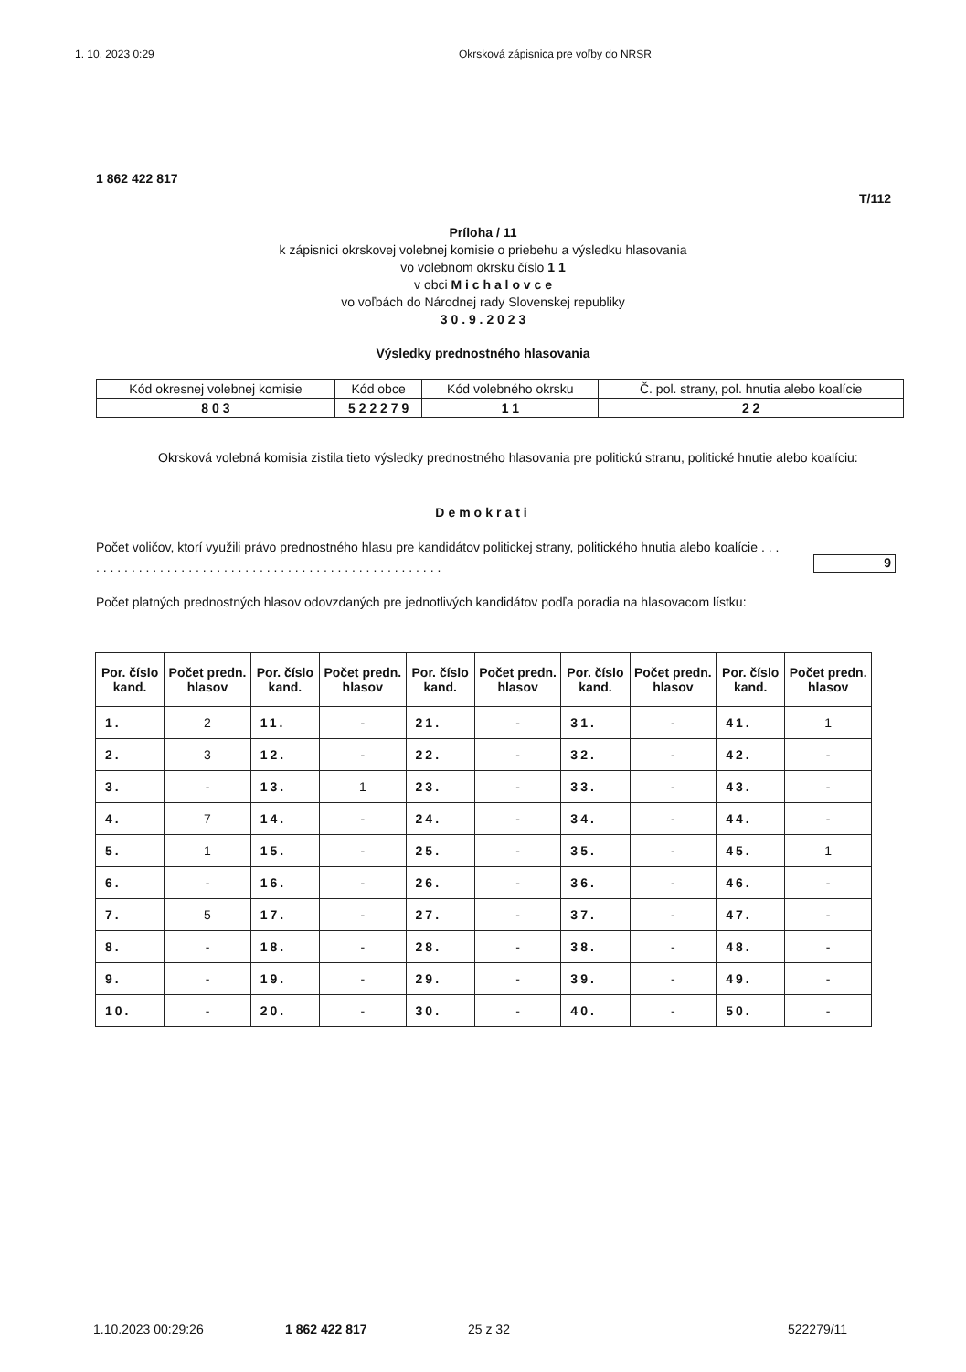1. 10. 2023 0:29 Okrsková zápisnica pre voľby do NRSR
1 862 422 817
T/112
Príloha / 11
k zápisnici okrskovej volebnej komisie o priebehu a výsledku hlasovania
vo volebnom okrsku číslo 1 1
v obci M i c h a l o v c e
vo voľbách do Národnej rady Slovenskej republiky
3 0 . 9 . 2 0 2 3
Výsledky prednostného hlasovania
| Kód okresnej volebnej komisie | Kód obce | Kód volebného okrsku | Č. pol. strany, pol. hnutia alebo koalície |
| 8 0 3 | 5 2 2 2 7 9 | 1 1 | 2 2 |
Okrsková volebná komisia zistila tieto výsledky prednostného hlasovania pre politickú stranu, politické hnutie alebo koalíciu:
Demokrati
Počet voličov, ktorí využili právo prednostného hlasu pre kandidátov politickej strany, politického hnutia alebo koalície . . . . . . . . . . . . . . . . . . . . . . . . . . . . . . . . . . . . . . . . . . . . . . . . . . . .
9
Počet platných prednostných hlasov odovzdaných pre jednotlivých kandidátov podľa poradia na hlasovacom lístku:
| Por. číslo kand. | Počet predn. hlasov | Por. číslo kand. | Počet predn. hlasov | Por. číslo kand. | Počet predn. hlasov | Por. číslo kand. | Počet predn. hlasov | Por. číslo kand. | Počet predn. hlasov |
| --- | --- | --- | --- | --- | --- | --- | --- | --- | --- |
| 1. | 2 | 11. | - | 21. | - | 31. | - | 41. | 1 |
| 2. | 3 | 12. | - | 22. | - | 32. | - | 42. | - |
| 3. | - | 13. | 1 | 23. | - | 33. | - | 43. | - |
| 4. | 7 | 14. | - | 24. | - | 34. | - | 44. | - |
| 5. | 1 | 15. | - | 25. | - | 35. | - | 45. | 1 |
| 6. | - | 16. | - | 26. | - | 36. | - | 46. | - |
| 7. | 5 | 17. | - | 27. | - | 37. | - | 47. | - |
| 8. | - | 18. | - | 28. | - | 38. | - | 48. | - |
| 9. | - | 19. | - | 29. | - | 39. | - | 49. | - |
| 10. | - | 20. | - | 30. | - | 40. | - | 50. | - |
1.10.2023 00:29:26 1 862 422 817 25 z 32 522279/11